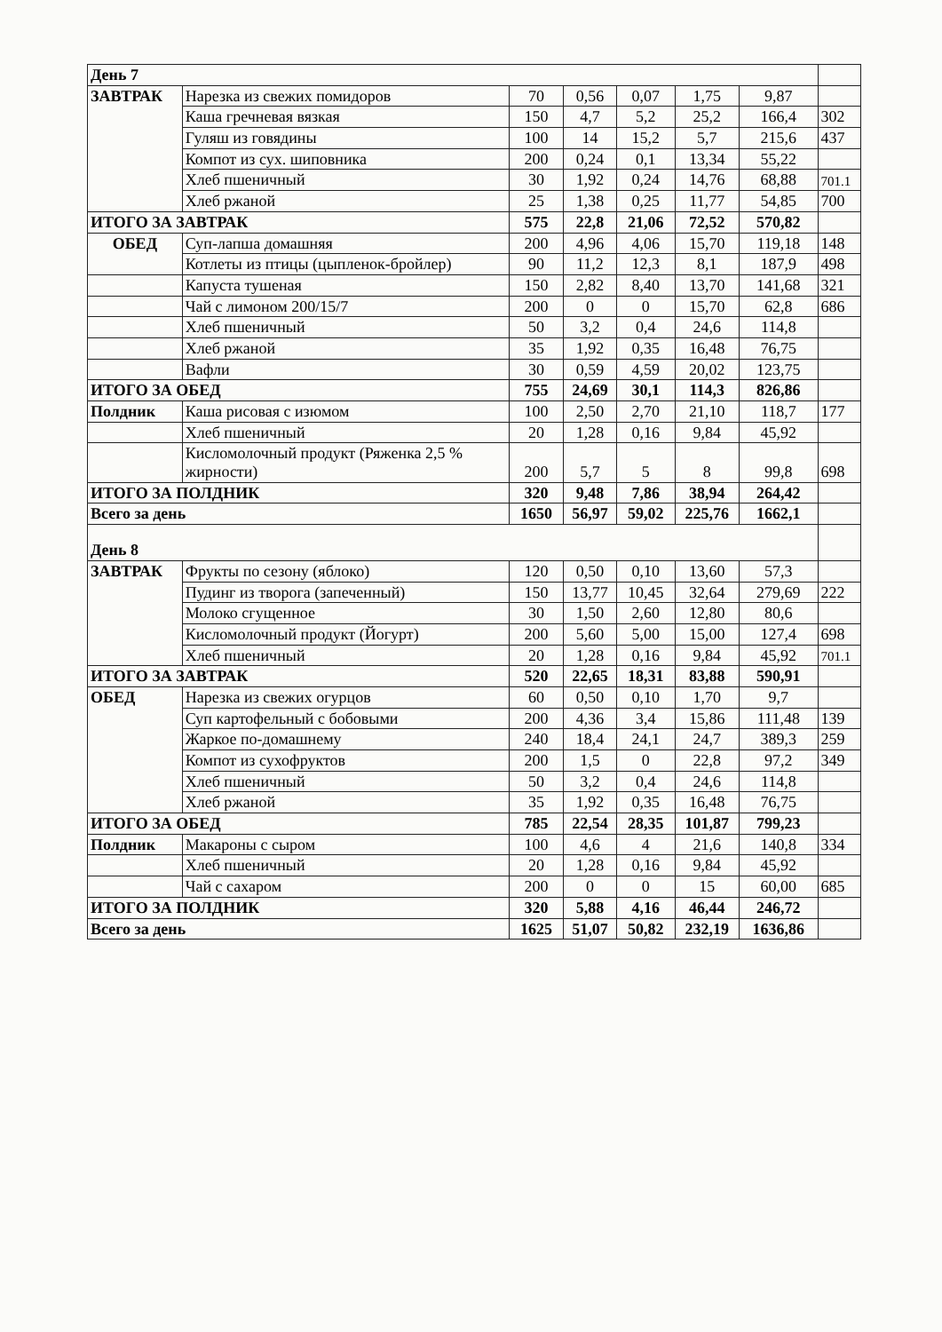| День 7 | | | | | | | |
| ЗАВТРАК | Нарезка из свежих помидоров | 70 | 0,56 | 0,07 | 1,75 | 9,87 | |
| | Каша гречневая вязкая | 150 | 4,7 | 5,2 | 25,2 | 166,4 | 302 |
| | Гуляш из говядины | 100 | 14 | 15,2 | 5,7 | 215,6 | 437 |
| | Компот из сух. шиповника | 200 | 0,24 | 0,1 | 13,34 | 55,22 | |
| | Хлеб пшеничный | 30 | 1,92 | 0,24 | 14,76 | 68,88 | 701.1 |
| | Хлеб ржаной | 25 | 1,38 | 0,25 | 11,77 | 54,85 | 700 |
| ИТОГО ЗА ЗАВТРАК | | 575 | 22,8 | 21,06 | 72,52 | 570,82 | |
| ОБЕД | Суп-лапша домашняя | 200 | 4,96 | 4,06 | 15,70 | 119,18 | 148 |
| | Котлеты из птицы (цыпленок-бройлер) | 90 | 11,2 | 12,3 | 8,1 | 187,9 | 498 |
| | Капуста тушеная | 150 | 2,82 | 8,40 | 13,70 | 141,68 | 321 |
| | Чай с лимоном 200/15/7 | 200 | 0 | 0 | 15,70 | 62,8 | 686 |
| | Хлеб пшеничный | 50 | 3,2 | 0,4 | 24,6 | 114,8 | |
| | Хлеб ржаной | 35 | 1,92 | 0,35 | 16,48 | 76,75 | |
| | Вафли | 30 | 0,59 | 4,59 | 20,02 | 123,75 | |
| ИТОГО ЗА ОБЕД | | 755 | 24,69 | 30,1 | 114,3 | 826,86 | |
| Полдник | Каша рисовая с изюмом | 100 | 2,50 | 2,70 | 21,10 | 118,7 | 177 |
| | Хлеб пшеничный | 20 | 1,28 | 0,16 | 9,84 | 45,92 | |
| | Кисломолочный продукт (Ряженка 2,5 % жирности) | 200 | 5,7 | 5 | 8 | 99,8 | 698 |
| ИТОГО ЗА ПОЛДНИК | | 320 | 9,48 | 7,86 | 38,94 | 264,42 | |
| Всего за день | | 1650 | 56,97 | 59,02 | 225,76 | 1662,1 | |
| День 8 | | | | | | | |
| ЗАВТРАК | Фрукты по сезону (яблоко) | 120 | 0,50 | 0,10 | 13,60 | 57,3 | |
| | Пудинг из творога (запеченный) | 150 | 13,77 | 10,45 | 32,64 | 279,69 | 222 |
| | Молоко сгущенное | 30 | 1,50 | 2,60 | 12,80 | 80,6 | |
| | Кисломолочный продукт (Йогурт) | 200 | 5,60 | 5,00 | 15,00 | 127,4 | 698 |
| | Хлеб пшеничный | 20 | 1,28 | 0,16 | 9,84 | 45,92 | 701.1 |
| ИТОГО ЗА ЗАВТРАК | | 520 | 22,65 | 18,31 | 83,88 | 590,91 | |
| ОБЕД | Нарезка из свежих огурцов | 60 | 0,50 | 0,10 | 1,70 | 9,7 | |
| | Суп картофельный с бобовыми | 200 | 4,36 | 3,4 | 15,86 | 111,48 | 139 |
| | Жаркое по-домашнему | 240 | 18,4 | 24,1 | 24,7 | 389,3 | 259 |
| | Компот из сухофруктов | 200 | 1,5 | 0 | 22,8 | 97,2 | 349 |
| | Хлеб пшеничный | 50 | 3,2 | 0,4 | 24,6 | 114,8 | |
| | Хлеб ржаной | 35 | 1,92 | 0,35 | 16,48 | 76,75 | |
| ИТОГО ЗА ОБЕД | | 785 | 22,54 | 28,35 | 101,87 | 799,23 | |
| Полдник | Макароны с сыром | 100 | 4,6 | 4 | 21,6 | 140,8 | 334 |
| | Хлеб пшеничный | 20 | 1,28 | 0,16 | 9,84 | 45,92 | |
| | Чай с сахаром | 200 | 0 | 0 | 15 | 60,00 | 685 |
| ИТОГО ЗА ПОЛДНИК | | 320 | 5,88 | 4,16 | 46,44 | 246,72 | |
| Всего за день | | 1625 | 51,07 | 50,82 | 232,19 | 1636,86 | |